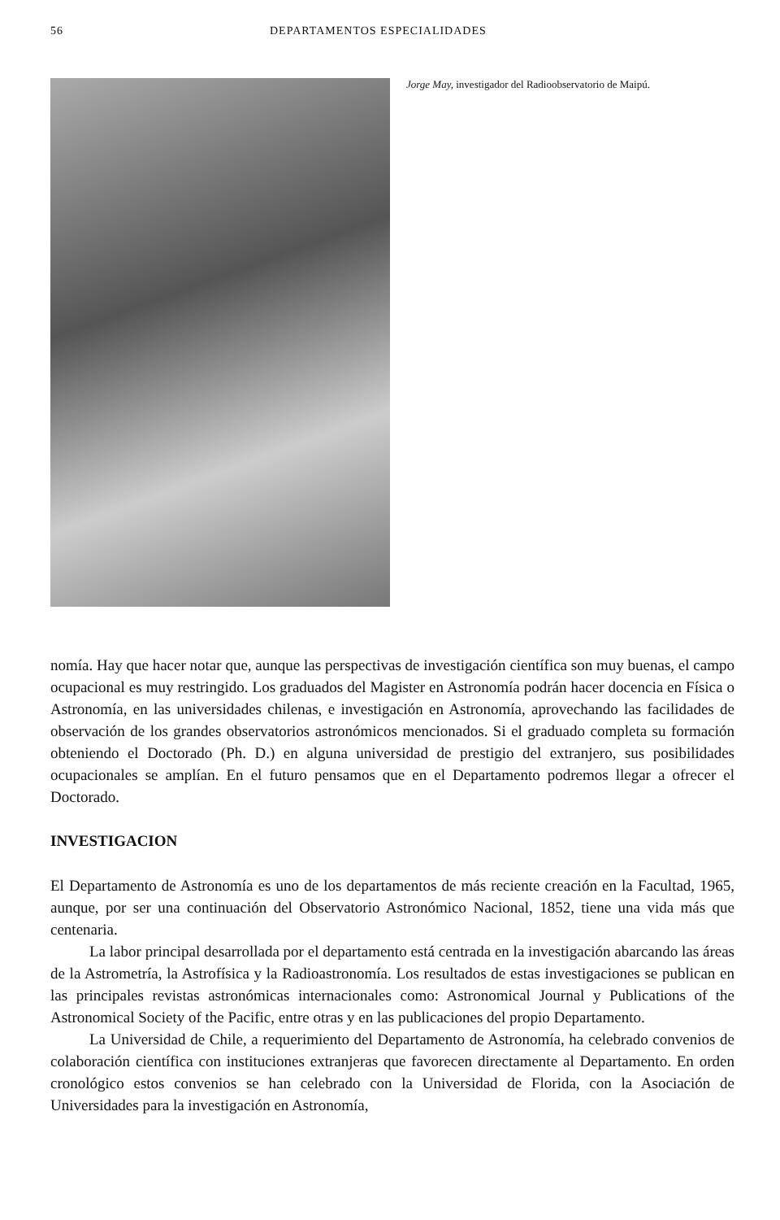56 DEPARTAMENTOS ESPECIALIDADES
Jorge May, investigador del Radioobservatorio de Maipú.
nomía. Hay que hacer notar que, aunque las perspectivas de investigación científica son muy buenas, el campo ocupacional es muy restringido. Los graduados del Magister en Astronomía podrán hacer docencia en Física o Astronomía, en las universidades chilenas, e investigación en Astronomía, aprovechando las facilidades de observación de los grandes observatorios astronómicos mencionados. Si el graduado completa su formación obteniendo el Doctorado (Ph. D.) en alguna universidad de prestigio del extranjero, sus posibilidades ocupacionales se amplían. En el futuro pensamos que en el Departamento podremos llegar a ofrecer el Doctorado.
INVESTIGACION
El Departamento de Astronomía es uno de los departamentos de más reciente creación en la Facultad, 1965, aunque, por ser una continuación del Observatorio Astronómico Nacional, 1852, tiene una vida más que centenaria.
La labor principal desarrollada por el departamento está centrada en la investigación abarcando las áreas de la Astrometría, la Astrofísica y la Radioastronomía. Los resultados de estas investigaciones se publican en las principales revistas astronómicas internacionales como: Astronomical Journal y Publications of the Astronomical Society of the Pacific, entre otras y en las publicaciones del propio Departamento.
La Universidad de Chile, a requerimiento del Departamento de Astronomía, ha celebrado convenios de colaboración científica con instituciones extranjeras que favorecen directamente al Departamento. En orden cronológico estos convenios se han celebrado con la Universidad de Florida, con la Asociación de Universidades para la investigación en Astronomía,